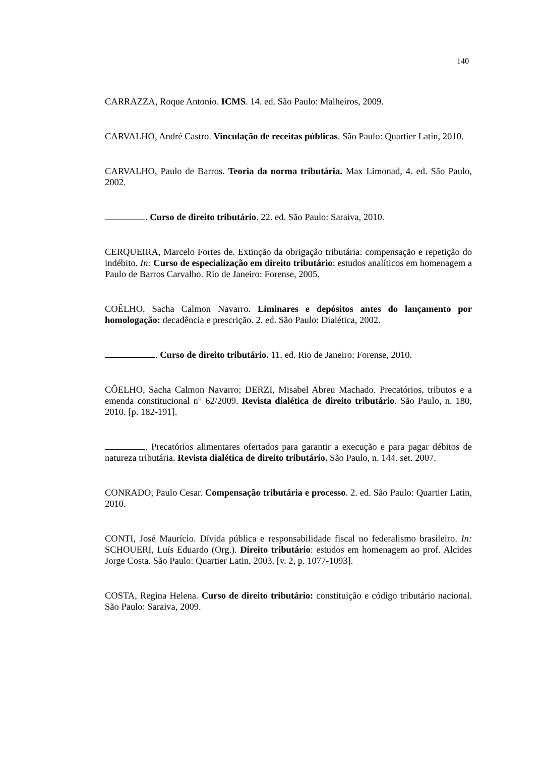140
CARRAZZA, Roque Antonio. ICMS. 14. ed. São Paulo: Malheiros, 2009.
CARVALHO, André Castro. Vinculação de receitas públicas. São Paulo: Quartier Latin, 2010.
CARVALHO, Paulo de Barros. Teoria da norma tributária. Max Limonad, 4. ed. São Paulo, 2002.
. Curso de direito tributário. 22. ed. São Paulo: Saraiva, 2010.
CERQUEIRA, Marcelo Fortes de. Extinção da obrigação tributária: compensação e repetição do indébito. In: Curso de especialização em direito tributário: estudos analíticos em homenagem a Paulo de Barros Carvalho. Rio de Janeiro: Forense, 2005.
COÊLHO, Sacha Calmon Navarro. Liminares e depósitos antes do lançamento por homologação: decadência e prescrição. 2. ed. São Paulo: Dialética, 2002.
. Curso de direito tributário. 11. ed. Rio de Janeiro: Forense, 2010.
CÔELHO, Sacha Calmon Navarro; DERZI, Misabel Abreu Machado. Precatórios, tributos e a emenda constitucional n° 62/2009. Revista dialética de direito tributário. São Paulo, n. 180, 2010. [p. 182-191].
. Precatórios alimentares ofertados para garantir a execução e para pagar débitos de natureza tributária. Revista dialética de direito tributário. São Paulo, n. 144. set. 2007.
CONRADO, Paulo Cesar. Compensação tributária e processo. 2. ed. São Paulo: Quartier Latin, 2010.
CONTI, José Maurício. Dívida pública e responsabilidade fiscal no federalismo brasileiro. In: SCHOUERI, Luís Eduardo (Org.). Direito tributário: estudos em homenagem ao prof. Alcides Jorge Costa. São Paulo: Quartier Latin, 2003. [v. 2, p. 1077-1093].
COSTA, Regina Helena. Curso de direito tributário: constituição e código tributário nacional. São Paulo: Saraiva, 2009.